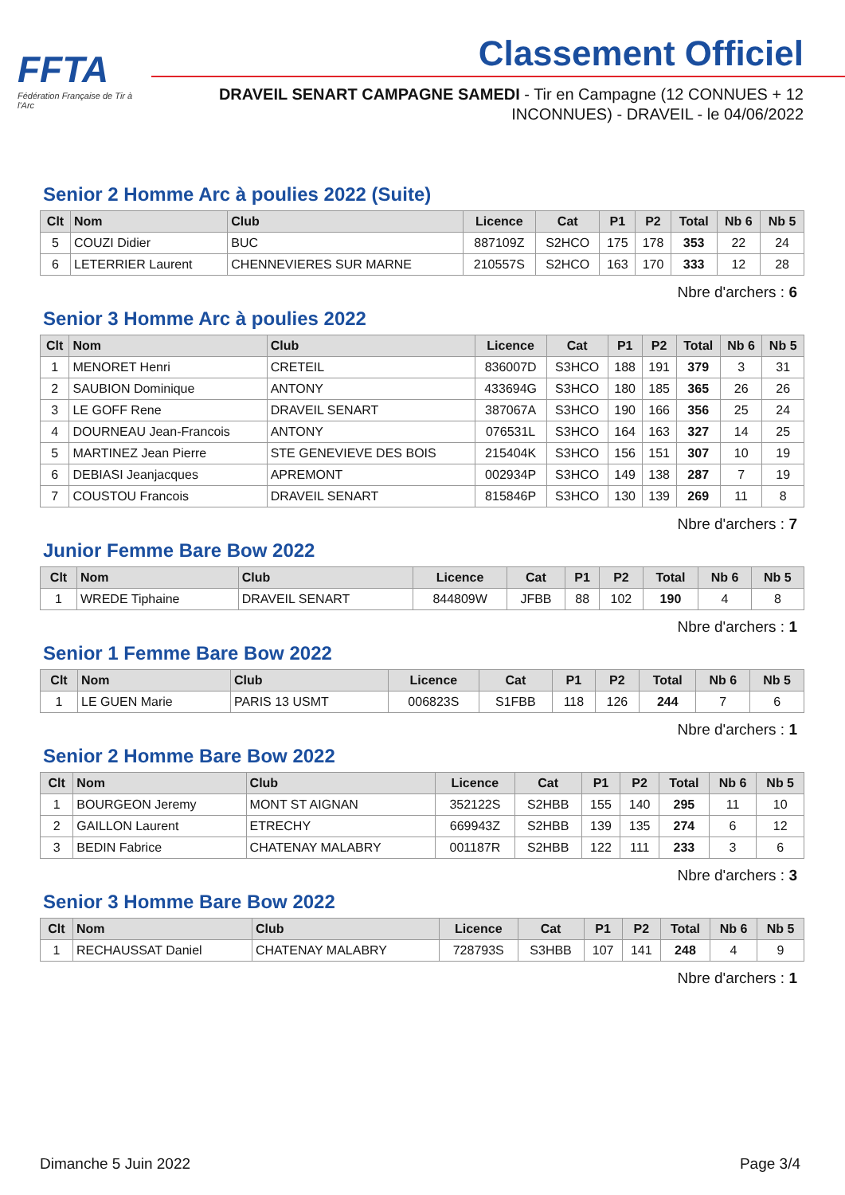FFTA
Fédération Française de Tir à l'Arc
Classement Officiel
DRAVEIL SENART CAMPAGNE SAMEDI - Tir en Campagne (12 CONNUES + 12 INCONNUES) - DRAVEIL - le 04/06/2022
Senior 2 Homme Arc à poulies 2022 (Suite)
| Clt | Nom | Club | Licence | Cat | P1 | P2 | Total | Nb 6 | Nb 5 |
| --- | --- | --- | --- | --- | --- | --- | --- | --- | --- |
| 5 | COUZI Didier | BUC | 887109Z | S2HCO | 175 | 178 | 353 | 22 | 24 |
| 6 | LETERRIER Laurent | CHENNEVIERES SUR MARNE | 210557S | S2HCO | 163 | 170 | 333 | 12 | 28 |
Nbre d'archers : 6
Senior 3 Homme Arc à poulies 2022
| Clt | Nom | Club | Licence | Cat | P1 | P2 | Total | Nb 6 | Nb 5 |
| --- | --- | --- | --- | --- | --- | --- | --- | --- | --- |
| 1 | MENORET Henri | CRETEIL | 836007D | S3HCO | 188 | 191 | 379 | 3 | 31 |
| 2 | SAUBION Dominique | ANTONY | 433694G | S3HCO | 180 | 185 | 365 | 26 | 26 |
| 3 | LE GOFF Rene | DRAVEIL SENART | 387067A | S3HCO | 190 | 166 | 356 | 25 | 24 |
| 4 | DOURNEAU Jean-Francois | ANTONY | 076531L | S3HCO | 164 | 163 | 327 | 14 | 25 |
| 5 | MARTINEZ Jean Pierre | STE GENEVIEVE DES BOIS | 215404K | S3HCO | 156 | 151 | 307 | 10 | 19 |
| 6 | DEBIASI Jeanjacques | APREMONT | 002934P | S3HCO | 149 | 138 | 287 | 7 | 19 |
| 7 | COUSTOU Francois | DRAVEIL SENART | 815846P | S3HCO | 130 | 139 | 269 | 11 | 8 |
Nbre d'archers : 7
Junior Femme Bare Bow 2022
| Clt | Nom | Club | Licence | Cat | P1 | P2 | Total | Nb 6 | Nb 5 |
| --- | --- | --- | --- | --- | --- | --- | --- | --- | --- |
| 1 | WREDE Tiphaine | DRAVEIL SENART | 844809W | JFBB | 88 | 102 | 190 | 4 | 8 |
Nbre d'archers : 1
Senior 1 Femme Bare Bow 2022
| Clt | Nom | Club | Licence | Cat | P1 | P2 | Total | Nb 6 | Nb 5 |
| --- | --- | --- | --- | --- | --- | --- | --- | --- | --- |
| 1 | LE GUEN Marie | PARIS 13 USMT | 006823S | S1FBB | 118 | 126 | 244 | 7 | 6 |
Nbre d'archers : 1
Senior 2 Homme Bare Bow 2022
| Clt | Nom | Club | Licence | Cat | P1 | P2 | Total | Nb 6 | Nb 5 |
| --- | --- | --- | --- | --- | --- | --- | --- | --- | --- |
| 1 | BOURGEON Jeremy | MONT ST AIGNAN | 352122S | S2HBB | 155 | 140 | 295 | 11 | 10 |
| 2 | GAILLON Laurent | ETRECHY | 669943Z | S2HBB | 139 | 135 | 274 | 6 | 12 |
| 3 | BEDIN Fabrice | CHATENAY MALABRY | 001187R | S2HBB | 122 | 111 | 233 | 3 | 6 |
Nbre d'archers : 3
Senior 3 Homme Bare Bow 2022
| Clt | Nom | Club | Licence | Cat | P1 | P2 | Total | Nb 6 | Nb 5 |
| --- | --- | --- | --- | --- | --- | --- | --- | --- | --- |
| 1 | RECHAUSSAT Daniel | CHATENAY MALABRY | 728793S | S3HBB | 107 | 141 | 248 | 4 | 9 |
Nbre d'archers : 1
Dimanche 5 Juin 2022 Page 3/4